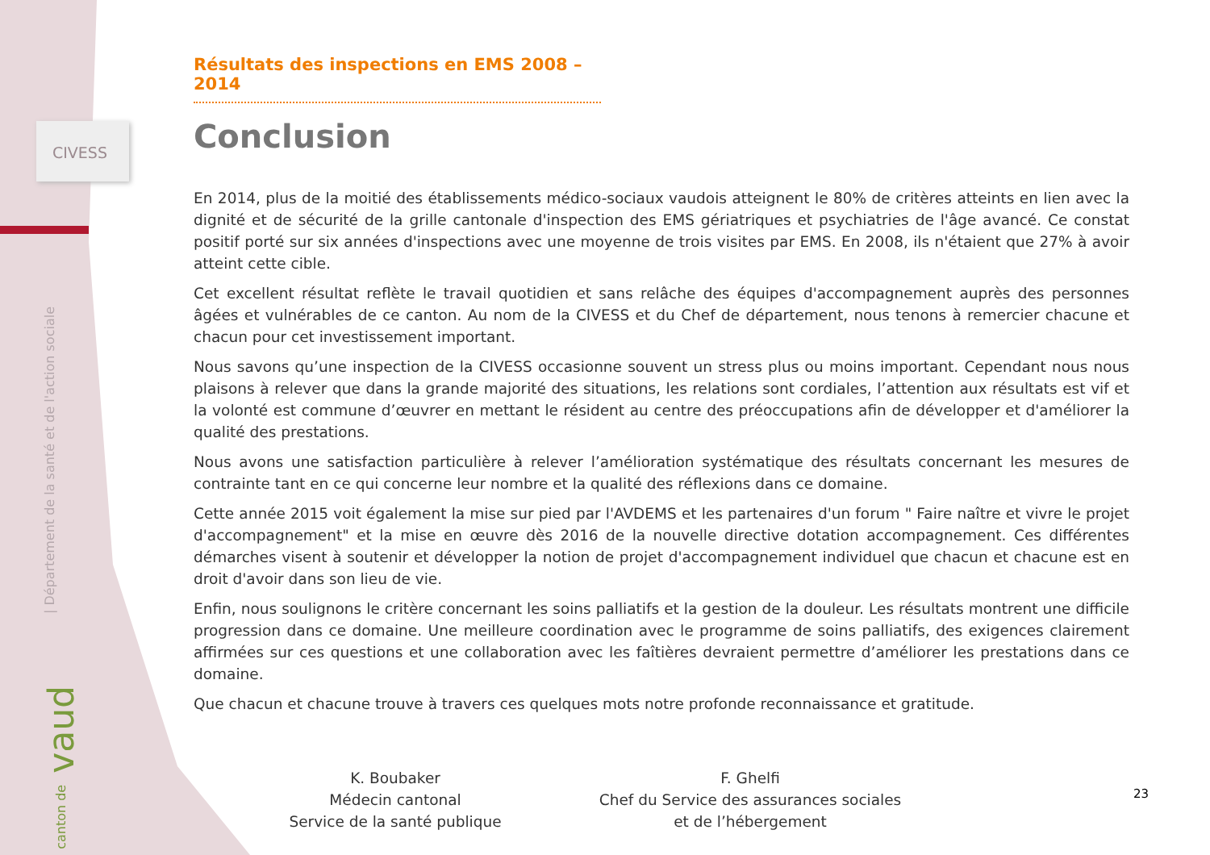CIVESS
| Département de la santé et de l'action sociale
canton de vaud
Résultats des inspections en EMS 2008 – 2014
Conclusion
En 2014, plus de la moitié des établissements médico-sociaux vaudois atteignent le 80% de critères atteints en lien avec la dignité et de sécurité de la grille cantonale d'inspection des EMS gériatriques et psychiatries de l'âge avancé. Ce constat positif porté sur six années d'inspections avec une moyenne de trois visites par EMS. En 2008, ils n'étaient que 27% à avoir atteint cette cible.
Cet excellent résultat reflète le travail quotidien et sans relâche des équipes d'accompagnement auprès des personnes âgées et vulnérables de ce canton. Au nom de la CIVESS et du Chef de département, nous tenons à remercier chacune et chacun pour cet investissement important.
Nous savons qu’une inspection de la CIVESS occasionne souvent un stress plus ou moins important. Cependant nous nous plaisons à relever que dans la grande majorité des situations, les relations sont cordiales, l’attention aux résultats est vif et la volonté est commune d’œuvrer en mettant le résident au centre des préoccupations afin de développer et d'améliorer la qualité des prestations.
Nous avons une satisfaction particulière à relever l’amélioration systématique des résultats concernant les mesures de contrainte tant en ce qui concerne leur nombre et la qualité des réflexions dans ce domaine.
Cette année 2015 voit également la mise sur pied par l'AVDEMS et les partenaires d'un forum " Faire naître et vivre le projet d'accompagnement" et la mise en œuvre dès 2016 de la nouvelle directive dotation accompagnement. Ces différentes démarches visent à soutenir et développer la notion de projet d'accompagnement individuel que chacun et chacune est en droit d'avoir dans son lieu de vie.
Enfin, nous soulignons le critère concernant les soins palliatifs et la gestion de la douleur. Les résultats montrent une difficile progression dans ce domaine. Une meilleure coordination avec le programme de soins palliatifs, des exigences clairement affirmées sur ces questions et une collaboration avec les faîtières devraient permettre d’améliorer les prestations dans ce domaine.
Que chacun et chacune trouve à travers ces quelques mots notre profonde reconnaissance et gratitude.
K. Boubaker
Médecin cantonal
Service de la santé publique
F. Ghelfi
Chef du Service des assurances sociales
et de l’hébergement
23